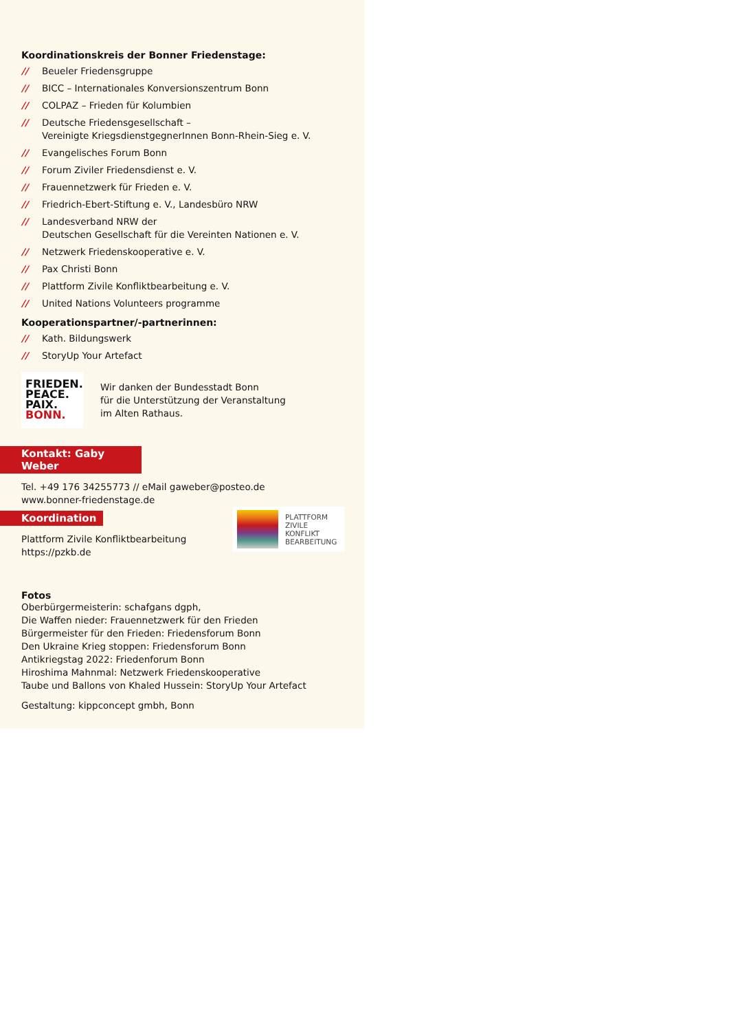Koordinationskreis der Bonner Friedenstage:
// Beueler Friedensgruppe
// BICC – Internationales Konversionszentrum Bonn
// COLPAZ – Frieden für Kolumbien
// Deutsche Friedensgesellschaft –
Vereinigte KriegsdienstgegnerInnen Bonn-Rhein-Sieg e. V.
// Evangelisches Forum Bonn
// Forum Ziviler Friedensdienst e. V.
// Frauennetzwerk für Frieden e. V.
// Friedrich-Ebert-Stiftung e. V., Landesbüro NRW
// Landesverband NRW der
Deutschen Gesellschaft für die Vereinten Nationen e. V.
// Netzwerk Friedenskooperative e. V.
// Pax Christi Bonn
// Plattform Zivile Konfliktbearbeitung e. V.
// United Nations Volunteers programme
Kooperationspartner/-partnerinnen:
// Kath. Bildungswerk
// StoryUp Your Artefact
FRIEDEN.
PEACE.
PAIX.
BONN.
Wir danken der Bundesstadt Bonn
für die Unterstützung der Veranstaltung
im Alten Rathaus.
Kontakt: Gaby Weber
Tel. +49 176 34255773 // eMail gaweber@posteo.de
www.bonner-friedenstage.de
Koordination
Plattform Zivile Konfliktbearbeitung
https://pzkb.de
PLATTFORM
ZIVILE
KONFLIKT
BEARBEITUNG
Fotos
Oberbürgermeisterin: schafgans dgph,
Die Waffen nieder: Frauennetzwerk für den Frieden
Bürgermeister für den Frieden: Friedensforum Bonn
Den Ukraine Krieg stoppen: Friedensforum Bonn
Antikriegstag 2022: Friedenforum Bonn
Hiroshima Mahnmal: Netzwerk Friedenskooperative
Taube und Ballons von Khaled Hussein: StoryUp Your Artefact
Gestaltung: kippconcept gmbh, Bonn